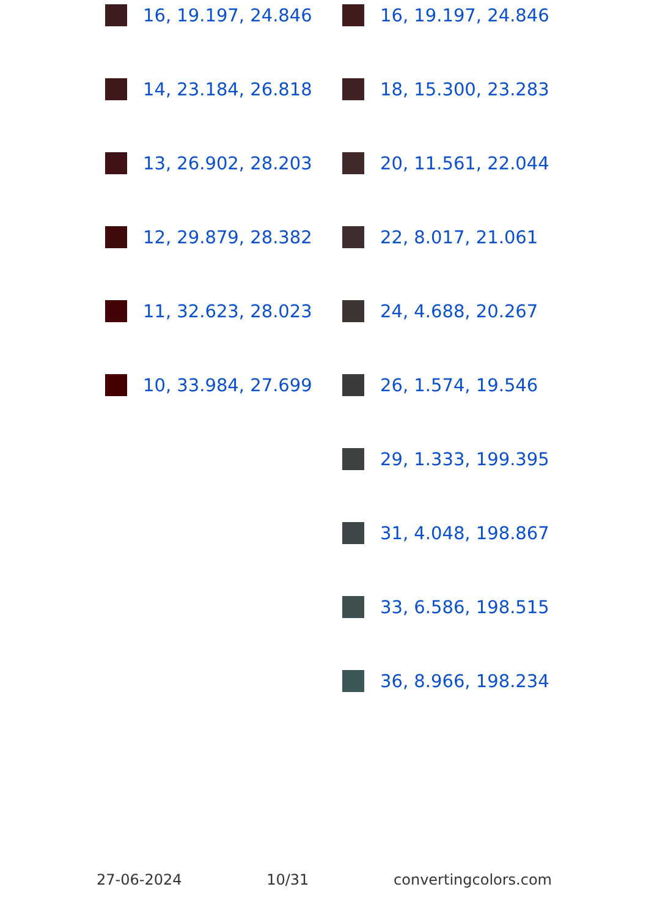16, 19.197, 24.846
14, 23.184, 26.818
13, 26.902, 28.203
12, 29.879, 28.382
11, 32.623, 28.023
10, 33.984, 27.699
16, 19.197, 24.846
18, 15.300, 23.283
20, 11.561, 22.044
22, 8.017, 21.061
24, 4.688, 20.267
26, 1.574, 19.546
29, 1.333, 199.395
31, 4.048, 198.867
33, 6.586, 198.515
36, 8.966, 198.234
27-06-2024 10/31 convertingcolors.com